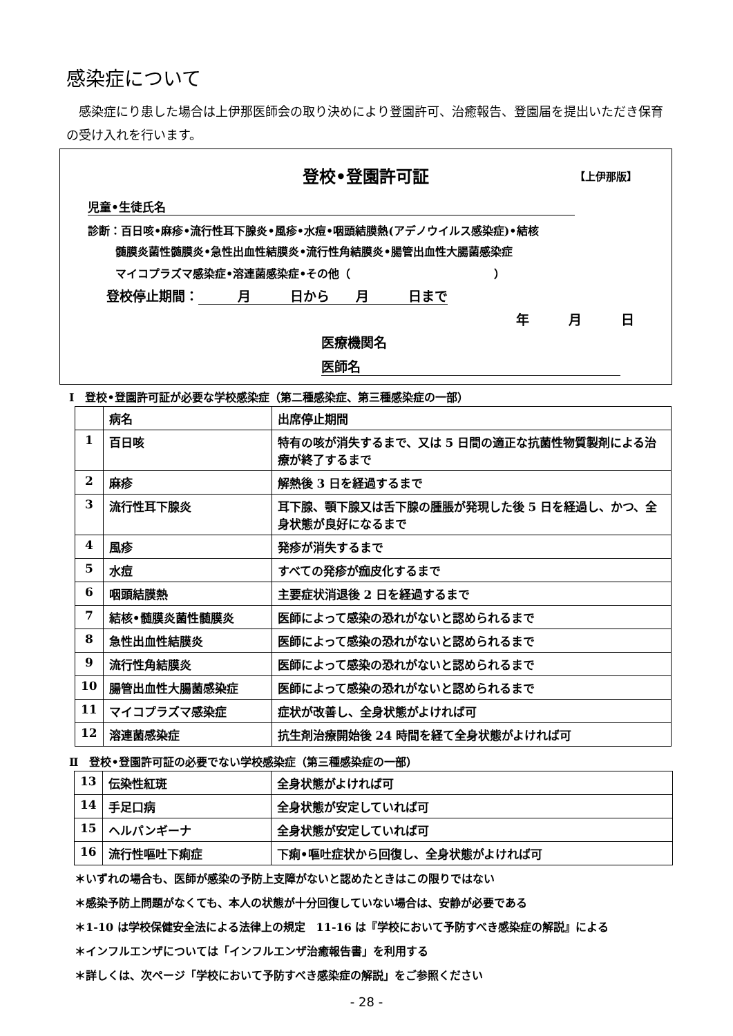感染症について
　感染症にり患した場合は上伊那医師会の取り決めにより登園許可、治癒報告、登園届を提出いただき保育の受け入れを行います。
登校•登園許可証 【上伊那版】
児童•生徒氏名
診断：百日咳•麻疹•流行性耳下腺炎•風疹•水痘•咽頭結膜熱(アデノウイルス感染症)•結核
髄膜炎菌性髄膜炎•急性出血性結膜炎•流行性角結膜炎•腸管出血性大腸菌感染症
マイコプラズマ感染症•溶連菌感染症•その他（　　　　　　　　　　　　　）
登校停止期間：　　　月　　　日から　　月　　　日まで
年　　　月　　　日
医療機関名
医師名
Ⅰ　登校•登園許可証が必要な学校感染症（第二種感染症、第三種感染症の一部）
| | 病名 | 出席停止期間 |
| 1 | 百日咳 | 特有の咳が消失するまで、又は 5 日間の適正な抗菌性物質製剤による治療が終了するまで |
| 2 | 麻疹 | 解熱後 3 日を経過するまで |
| 3 | 流行性耳下腺炎 | 耳下腺、顎下腺又は舌下腺の腫脹が発現した後 5 日を経過し、かつ、全身状態が良好になるまで |
| 4 | 風疹 | 発疹が消失するまで |
| 5 | 水痘 | すべての発疹が痂皮化するまで |
| 6 | 咽頭結膜熱 | 主要症状消退後 2 日を経過するまで |
| 7 | 結核•髄膜炎菌性髄膜炎 | 医師によって感染の恐れがないと認められるまで |
| 8 | 急性出血性結膜炎 | 医師によって感染の恐れがないと認められるまで |
| 9 | 流行性角結膜炎 | 医師によって感染の恐れがないと認められるまで |
| 10 | 腸管出血性大腸菌感染症 | 医師によって感染の恐れがないと認められるまで |
| 11 | マイコプラズマ感染症 | 症状が改善し、全身状態がよければ可 |
| 12 | 溶連菌感染症 | 抗生剤治療開始後 24 時間を経て全身状態がよければ可 |
Ⅱ　登校•登園許可証の必要でない学校感染症（第三種感染症の一部）
| 13 | 伝染性紅斑 | 全身状態がよければ可 |
| 14 | 手足口病 | 全身状態が安定していれば可 |
| 15 | ヘルパンギーナ | 全身状態が安定していれば可 |
| 16 | 流行性嘔吐下痢症 | 下痢•嘔吐症状から回復し、全身状態がよければ可 |
＊いずれの場合も、医師が感染の予防上支障がないと認めたときはこの限りではない
＊感染予防上問題がなくても、本人の状態が十分回復していない場合は、安静が必要である
＊1-10 は学校保健安全法による法律上の規定　11-16 は『学校において予防すべき感染症の解説』による
＊インフルエンザについては「インフルエンザ治癒報告書」を利用する
＊詳しくは、次ページ「学校において予防すべき感染症の解説」をご参照ください
- 28 -